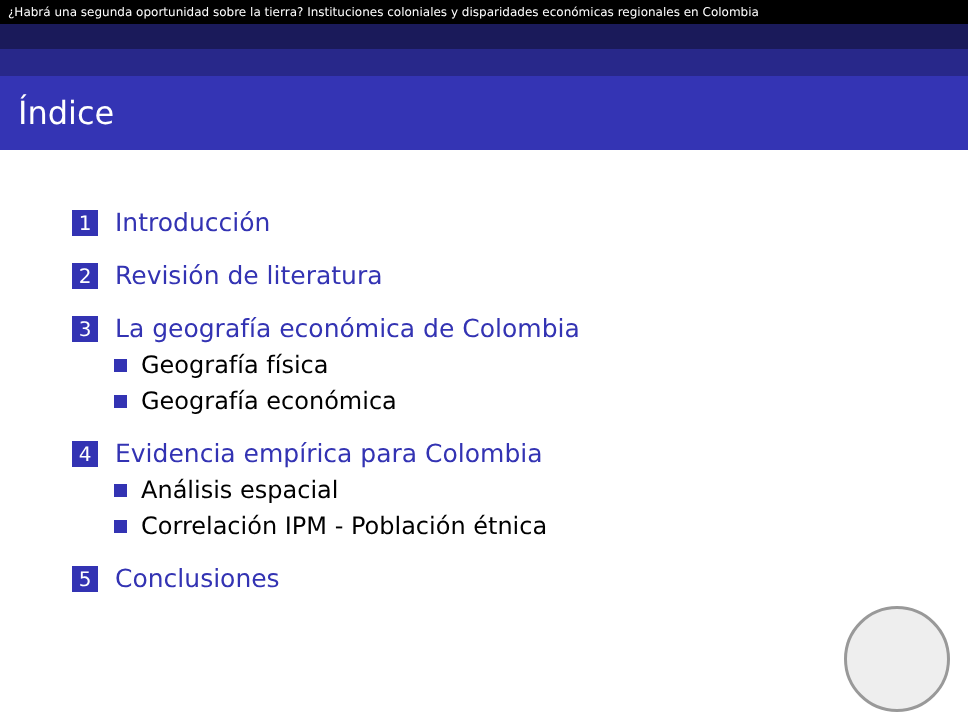¿Habrá una segunda oportunidad sobre la tierra? Instituciones coloniales y disparidades económicas regionales en Colombia
Índice
1 Introducción
2 Revisión de literatura
3 La geografía económica de Colombia
Geografía física
Geografía económica
4 Evidencia empírica para Colombia
Análisis espacial
Correlación IPM - Población étnica
5 Conclusiones